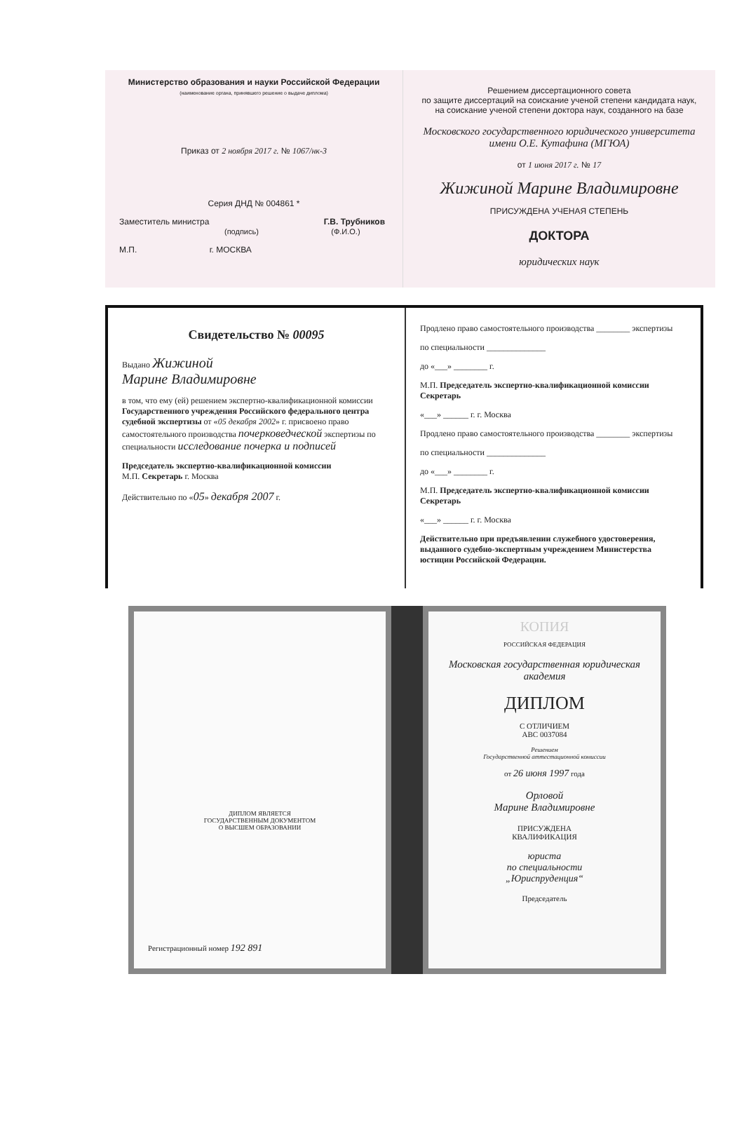Министерство образования и науки Российской Федерации
(наименование органа, принявшего решение о выдаче диплома)
Приказ от 2 ноября 2017 г. № 1067/нк-3
Серия ДНД № 004861 *
Заместитель министра Г.В. Трубников
(подпись) (Ф.И.О.)
М.П. г. МОСКВА
Решением диссертационного совета
по защите диссертаций на соискание ученой степени кандидата наук,
на соискание ученой степени доктора наук, созданного на базе
Московского государственного юридического университета
имени О.Е. Кутафина (МГЮА)
от 1 июня 2017 г. № 17
Жижиной Марине Владимировне
ПРИСУЖДЕНА УЧЕНАЯ СТЕПЕНЬ
ДОКТОРА
юридических наук
Свидетельство № 00095
Выдано Жижиной
Марине Владимировне
в том, что ему (ей) решением экспертно-квалификационной комиссии Государственного учреждения Российского федерального центра судебной экспертизы от «05 декабря 2002» г. присвоено право самостоятельного производства почерковедческой экспертизы по специальности исследование почерка и подписей
Председатель экспертно-квалификационной комиссии
М.П. Секретарь г. Москва
Действительно по «05» декабря 2007 г.
Продлено право самостоятельного производства ________ экспертизы
по специальности ______________
до «___» ________ г.
М.П. Председатель экспертно-квалификационной комиссии
Секретарь
«___» ______ г. г. Москва
Продлено право самостоятельного производства ________ экспертизы
по специальности ______________
до «___» ________ г.
М.П. Председатель экспертно-квалификационной комиссии
Секретарь
«___» ______ г. г. Москва
Действительно при предъявлении служебного удостоверения, выданного судебно-экспертным учреждением Министерства юстиции Российской Федерации.
ДИПЛОМ ЯВЛЯЕТСЯ
ГОСУДАРСТВЕННЫМ ДОКУМЕНТОМ
О ВЫСШЕМ ОБРАЗОВАНИИ
Регистрационный номер 192 891
КОПИЯ
РОССИЙСКАЯ ФЕДЕРАЦИЯ
Московская государственная юридическая академия
ДИПЛОМ
С ОТЛИЧИЕМ
АВС 0037084
Решением
Государственной аттестационной комиссии
от 26 июня 1997 года
Орловой
Марине Владимировне
ПРИСУЖДЕНА
КВАЛИФИКАЦИЯ
юриста
по специальности
„Юриспруденция“
Председатель